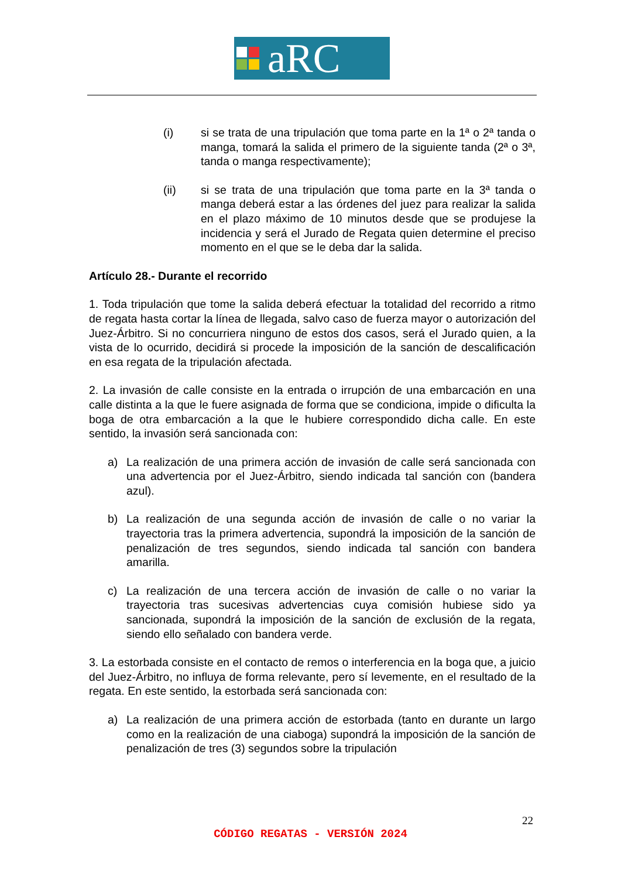aRC
(i) si se trata de una tripulación que toma parte en la 1ª o 2ª tanda o manga, tomará la salida el primero de la siguiente tanda (2ª o 3ª, tanda o manga respectivamente);
(ii) si se trata de una tripulación que toma parte en la 3ª tanda o manga deberá estar a las órdenes del juez para realizar la salida en el plazo máximo de 10 minutos desde que se produjese la incidencia y será el Jurado de Regata quien determine el preciso momento en el que se le deba dar la salida.
Artículo 28.- Durante el recorrido
1. Toda tripulación que tome la salida deberá efectuar la totalidad del recorrido a ritmo de regata hasta cortar la línea de llegada, salvo caso de fuerza mayor o autorización del Juez-Árbitro. Si no concurriera ninguno de estos dos casos, será el Jurado quien, a la vista de lo ocurrido, decidirá si procede la imposición de la sanción de descalificación en esa regata de la tripulación afectada.
2. La invasión de calle consiste en la entrada o irrupción de una embarcación en una calle distinta a la que le fuere asignada de forma que se condiciona, impide o dificulta la boga de otra embarcación a la que le hubiere correspondido dicha calle. En este sentido, la invasión será sancionada con:
a) La realización de una primera acción de invasión de calle será sancionada con una advertencia por el Juez-Árbitro, siendo indicada tal sanción con (bandera azul).
b) La realización de una segunda acción de invasión de calle o no variar la trayectoria tras la primera advertencia, supondrá la imposición de la sanción de penalización de tres segundos, siendo indicada tal sanción con bandera amarilla.
c) La realización de una tercera acción de invasión de calle o no variar la trayectoria tras sucesivas advertencias cuya comisión hubiese sido ya sancionada, supondrá la imposición de la sanción de exclusión de la regata, siendo ello señalado con bandera verde.
3. La estorbada consiste en el contacto de remos o interferencia en la boga que, a juicio del Juez-Árbitro, no influya de forma relevante, pero sí levemente, en el resultado de la regata. En este sentido, la estorbada será sancionada con:
a) La realización de una primera acción de estorbada (tanto en durante un largo como en la realización de una ciaboga) supondrá la imposición de la sanción de penalización de tres (3) segundos sobre la tripulación
22
CÓDIGO REGATAS - VERSIÓN 2024